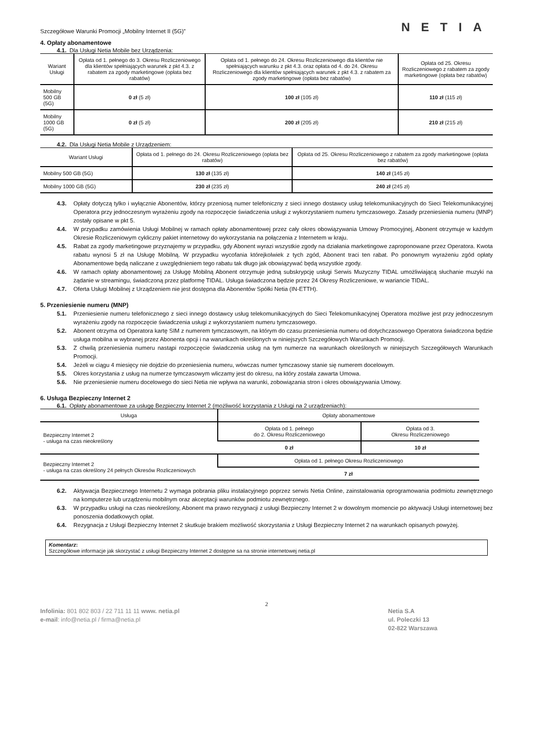Szczegółowe Warunki Promocji „Mobilny Internet II (5G)” NETIA
4. Opłaty abonamentowe
4.1. Dla Usługi Netia Mobile bez Urządzenia:
| Wariant Usługi | Opłata od 1. pełnego do 3. Okresu Rozliczeniowego dla klientów spełniających warunek z pkt 4.3. z rabatem za zgody marketingowe (opłata bez rabatów) | Opłata od 1. pełnego do 24. Okresu Rozliczeniowego dla klientów nie spełniających warunku z pkt 4.3. oraz opłata od 4. do 24. Okresu Rozliczeniowego dla klientów spełniających warunek z pkt 4.3. z rabatem za zgody marketingowe (opłata bez rabatów) | Opłata od 25. Okresu Rozliczeniowego z rabatem za zgody marketingowe (opłata bez rabatów) |
| --- | --- | --- | --- |
| Mobilny 500 GB (5G) | 0 zł (5 zł) | 100 zł (105 zł) | 110 zł (115 zł) |
| Mobilny 1000 GB (5G) | 0 zł (5 zł) | 200 zł (205 zł) | 210 zł (215 zł) |
4.2. Dla Usługi Netia Mobile z Urządzeniem:
| Wariant Usługi | Opłata od 1. pełnego do 24. Okresu Rozliczeniowego (opłata bez rabatów) | Opłata od 25. Okresu Rozliczeniowego z rabatem za zgody marketingowe (opłata bez rabatów) |
| --- | --- | --- |
| Mobilny 500 GB (5G) | 130 zł (135 zł) | 140 zł (145 zł) |
| Mobilny 1000 GB (5G) | 230 zł (235 zł) | 240 zł (245 zł) |
4.3. Opłaty dotyczą tylko i wyłącznie Abonentów, którzy przeniosą numer telefoniczny z sieci innego dostawcy usług telekomunikacyjnych do Sieci Telekomunikacyjnej Operatora przy jednoczesnym wyrażeniu zgody na rozpoczęcie świadczenia usługi z wykorzystaniem numeru tymczasowego. Zasady przeniesienia numeru (MNP) zostały opisane w pkt 5.
4.4. W przypadku zamówienia Usługi Mobilnej w ramach opłaty abonamentowej przez cały okres obowiązywania Umowy Promocyjnej, Abonent otrzymuje w każdym Okresie Rozliczeniowym cykliczny pakiet internetowy do wykorzystania na połączenia z Internetem w kraju.
4.5. Rabat za zgody marketingowe przyznajemy w przypadku, gdy Abonent wyrazi wszystkie zgody na działania marketingowe zaproponowane przez Operatora. Kwota rabatu wynosi 5 zł na Usługę Mobilną. W przypadku wycofania którejkolwiek z tych zgód, Abonent traci ten rabat. Po ponownym wyrażeniu zgód opłaty Abonamentowe będą naliczane z uwzględnieniem tego rabatu tak długo jak obowiązywać będą wszystkie zgody.
4.6. W ramach opłaty abonamentowej za Usługę Mobilną Abonent otrzymuje jedną subskrypcję usługi Serwis Muzyczny TIDAL umożliwiającą słuchanie muzyki na żądanie w streamingu, świadczoną przez platformę TIDAL. Usługa świadczona będzie przez 24 Okresy Rozliczeniowe, w wariancie TIDAL.
4.7. Oferta Usługi Mobilnej z Urządzeniem nie jest dostępna dla Abonentów Spółki Netia (IN-ETTH).
5. Przeniesienie numeru (MNP)
5.1. Przeniesienie numeru telefonicznego z sieci innego dostawcy usług telekomunikacyjnych do Sieci Telekomunikacyjnej Operatora możliwe jest przy jednoczesnym wyrażeniu zgody na rozpoczęcie świadczenia usługi z wykorzystaniem numeru tymczasowego.
5.2. Abonent otrzyma od Operatora kartę SIM z numerem tymczasowym, na którym do czasu przeniesienia numeru od dotychczasowego Operatora świadczona będzie usługa mobilna w wybranej przez Abonenta opcji i na warunkach określonych w niniejszych Szczegółowych Warunkach Promocji.
5.3. Z chwilą przeniesienia numeru nastąpi rozpoczęcie świadczenia usług na tym numerze na warunkach określonych w niniejszych Szczegółowych Warunkach Promocji.
5.4. Jeżeli w ciągu 4 miesięcy nie dojdzie do przeniesienia numeru, wówczas numer tymczasowy stanie się numerem docelowym.
5.5. Okres korzystania z usług na numerze tymczasowym wliczamy jest do okresu, na który została zawarta Umowa.
5.6. Nie przeniesienie numeru docelowego do sieci Netia nie wpływa na warunki, zobowiązania stron i okres obowiązywania Umowy.
6. Usługa Bezpieczny Internet 2
6.1. Opłaty abonamentowe za usługę Bezpieczny Internet 2 (możliwość korzystania z Usługi na 2 urządzeniach):
| Usługa | Opłaty abonamentowe | |
| --- | --- | --- |
| Bezpieczny Internet 2 - usługa na czas nieokreślony | Opłata od 1. pełnego do 2. Okresu Rozliczeniowego | Opłata od 3. Okresu Rozliczeniowego |
| | 0 zł | 10 zł |
| Bezpieczny Internet 2 - usługa na czas określony 24 pełnych Okresów Rozliczeniowych | Opłata od 1. pełnego Okresu Rozliczeniowego | |
| | 7 zł | |
6.2. Aktywacja Bezpiecznego Internetu 2 wymaga pobrania pliku instalacyjnego poprzez serwis Netia Online, zainstalowania oprogramowania podmiotu zewnętrznego na komputerze lub urządzeniu mobilnym oraz akceptacji warunków podmiotu zewnętrznego.
6.3. W przypadku usługi na czas nieokreślony, Abonent ma prawo rezygnacji z usługi Bezpieczny Internet 2 w dowolnym momencie po aktywacji Usługi internetowej bez ponoszenia dodatkowych opłat.
6.4. Rezygnacja z Usługi Bezpieczny Internet 2 skutkuje brakiem możliwość skorzystania z Usługi Bezpieczny Internet 2 na warunkach opisanych powyżej.
Komentarz:
Szczegółowe informacje jak skorzystać z usługi Bezpieczny Internet 2 dostępne sa na stronie internetowej netia.pl
2
Infolinia: 801 802 803 / 22 711 11 11 www. netia.pl
e-mail: info@netia.pl / firma@netia.pl
Netia S.A
ul. Poleczki 13
02-822 Warszawa